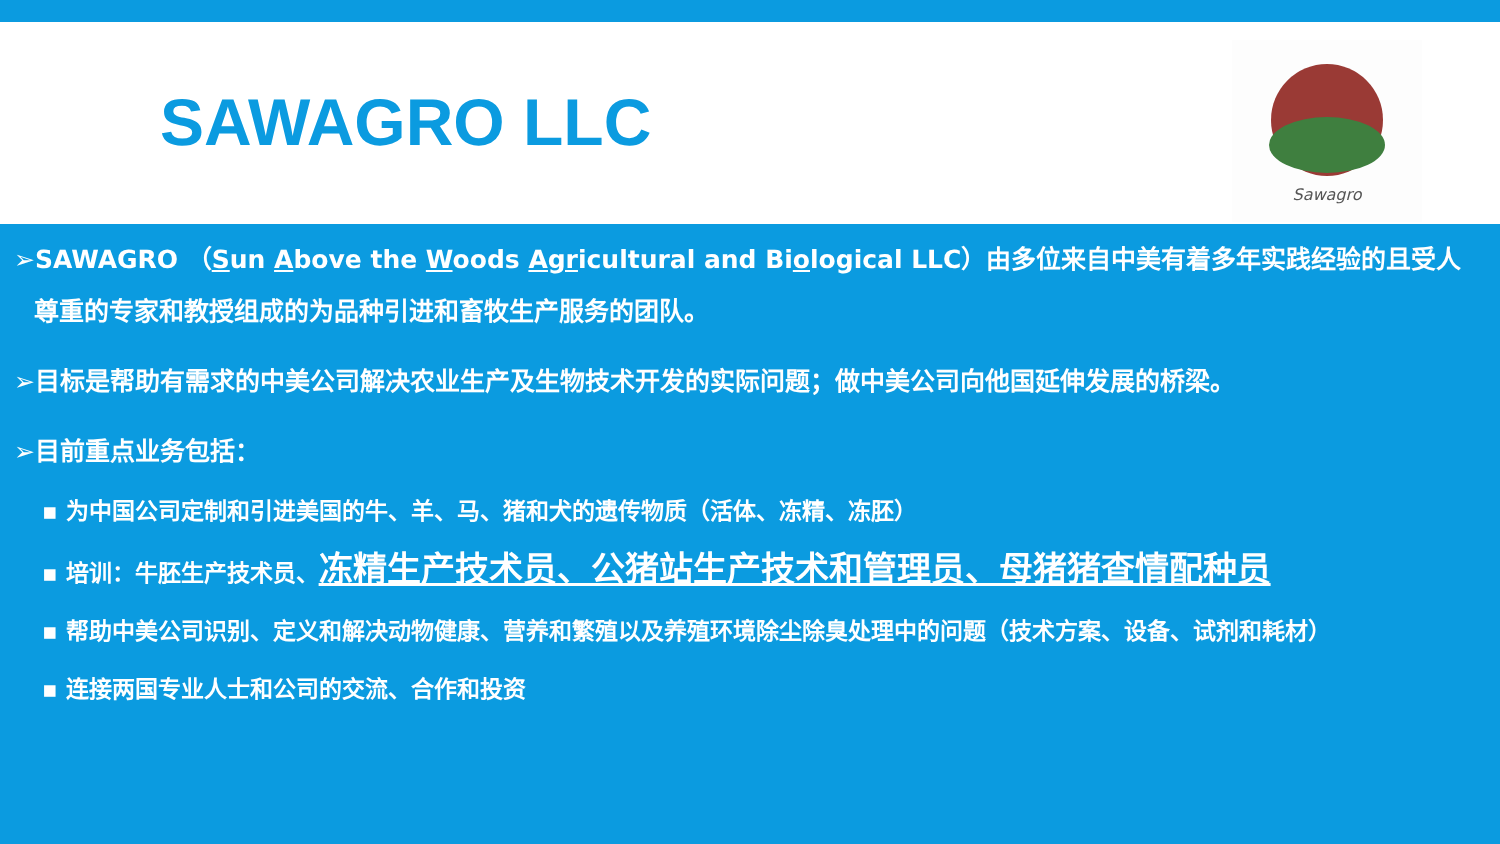SAWAGRO LLC
Sawagro
➢SAWAGRO （Sun Above the Woods Agricultural and Biological LLC）由多位来自中美有着多年实践经验的且受人尊重的专家和教授组成的为品种引进和畜牧生产服务的团队。
➢目标是帮助有需求的中美公司解决农业生产及生物技术开发的实际问题；做中美公司向他国延伸发展的桥梁。
➢目前重点业务包括：
▪ 为中国公司定制和引进美国的牛、羊、马、猪和犬的遗传物质（活体、冻精、冻胚）
▪ 培训：牛胚生产技术员、冻精生产技术员、公猪站生产技术和管理员、母猪猪查情配种员
▪ 帮助中美公司识别、定义和解决动物健康、营养和繁殖以及养殖环境除尘除臭处理中的问题（技术方案、设备、试剂和耗材）
▪ 连接两国专业人士和公司的交流、合作和投资